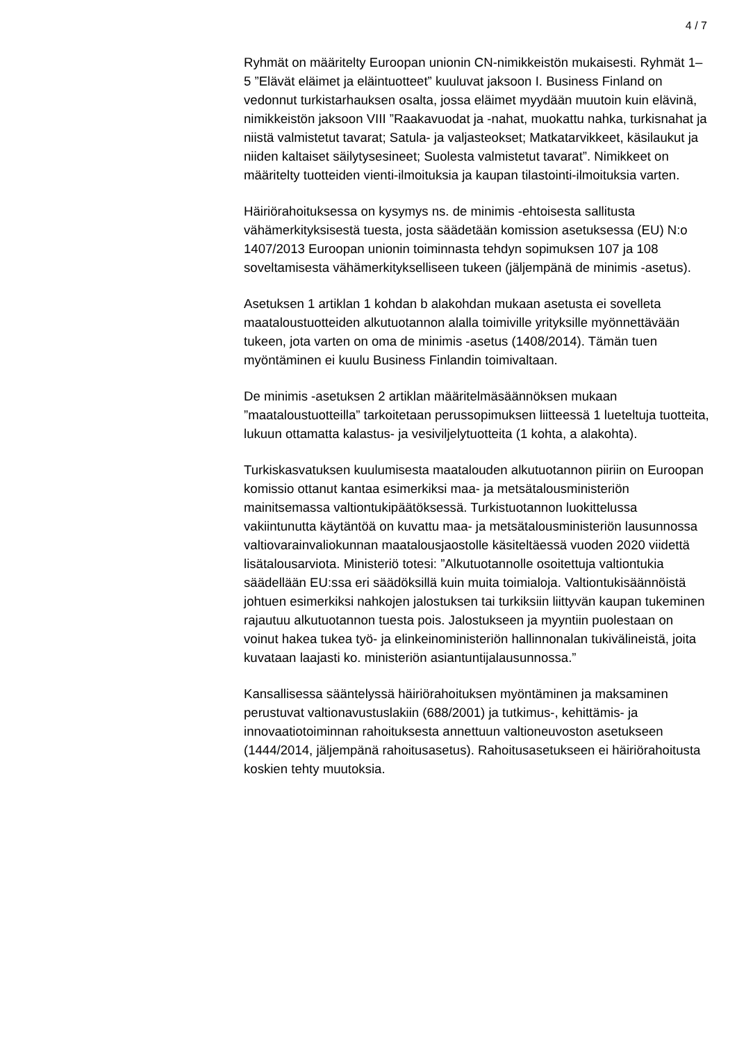4 / 7
Ryhmät on määritelty Euroopan unionin CN-nimikkeistön mukaisesti. Ryhmät 1–5 ”Elävät eläimet ja eläintuotteet” kuuluvat jaksoon I. Business Finland on vedonnut turkistarhauksen osalta, jossa eläimet myydään muutoin kuin elävinä, nimikkeistön jaksoon VIII ”Raakavuodat ja -nahat, muokattu nahka, turkisnahat ja niistä valmistetut tavarat; Satula- ja valjasteokset; Matkatarvikkeet, käsilaukut ja niiden kaltaiset säilytysesineet; Suolesta valmistetut tavarat”. Nimikkeet on määritelty tuotteiden vienti-ilmoituksia ja kaupan tilastointi-ilmoituksia varten.
Häiriörahoituksessa on kysymys ns. de minimis -ehtoisesta sallitusta vähämerkityksisestä tuesta, josta säädetään komission asetuksessa (EU) N:o 1407/2013 Euroopan unionin toiminnasta tehdyn sopimuksen 107 ja 108 soveltamisesta vähämerkitykselliseen tukeen (jäljempänä de minimis -asetus).
Asetuksen 1 artiklan 1 kohdan b alakohdan mukaan asetusta ei sovelleta maataloustuotteiden alkutuotannon alalla toimiville yrityksille myönnettävään tukeen, jota varten on oma de minimis -asetus (1408/2014). Tämän tuen myöntäminen ei kuulu Business Finlandin toimivaltaan.
De minimis -asetuksen 2 artiklan määritelmäsäännöksen mukaan ”maataloustuotteilla” tarkoitetaan perussopimuksen liitteessä 1 lueteltuja tuotteita, lukuun ottamatta kalastus- ja vesiviljelytuotteita (1 kohta, a alakohta).
Turkiskasvatuksen kuulumisesta maatalouden alkutuotannon piiriin on Euroopan komissio ottanut kantaa esimerkiksi maa- ja metsätalousministeriön mainitsemassa valtiontukipäätöksessä. Turkistuotannon luokittelussa vakiintunutta käytäntöä on kuvattu maa- ja metsätalousministeriön lausunnossa valtiovarainvaliokunnan maatalousjaostolle käsiteltäessä vuoden 2020 viidettä lisätalousarviota. Ministeriö totesi: ”Alkutuotannolle osoitettuja valtiontukia säädellään EU:ssa eri säädöksillä kuin muita toimialoja. Valtiontukisäännöistä johtuen esimerkiksi nahkojen jalostuksen tai turkiksiin liittyvän kaupan tukeminen rajautuu alkutuotannon tuesta pois. Jalostukseen ja myyntiin puolestaan on voinut hakea tukea työ- ja elinkeinoministeriön hallinnonalan tukivälineistä, joita kuvataan laajasti ko. ministeriön asiantuntijalausunnossa.”
Kansallisessa sääntelyssä häiriörahoituksen myöntäminen ja maksaminen perustuvat valtionavustuslakiin (688/2001) ja tutkimus-, kehittämis- ja innovaatiotoiminnan rahoituksesta annettuun valtioneuvoston asetukseen (1444/2014, jäljempänä rahoitusasetus). Rahoitusasetukseen ei häiriörahoitusta koskien tehty muutoksia.